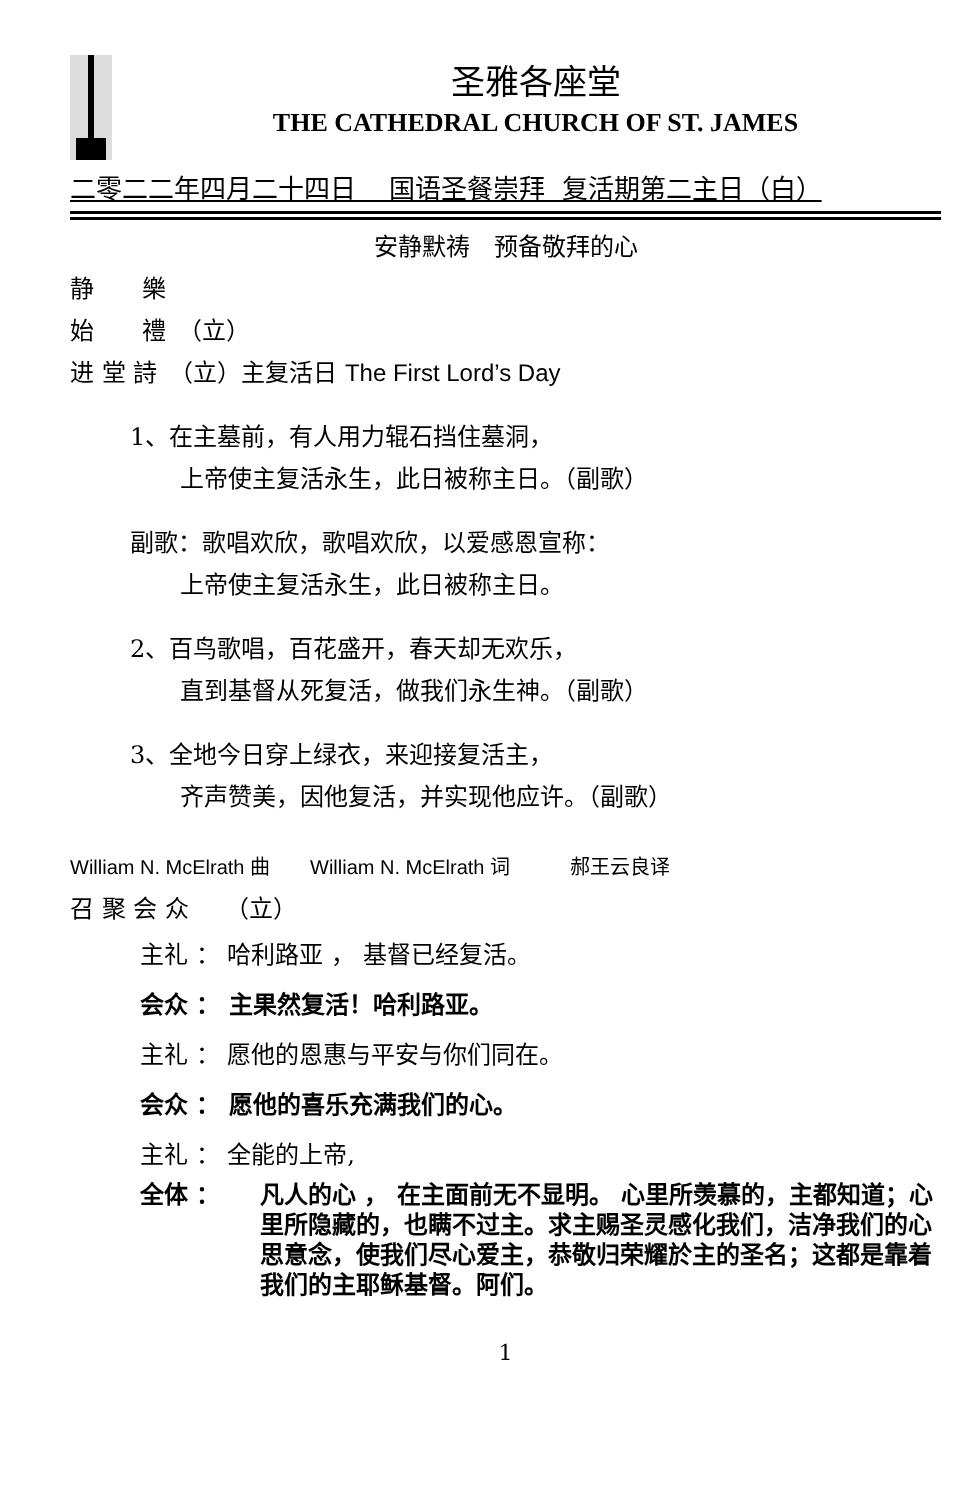圣雅各座堂
THE CATHEDRAL CHURCH OF ST. JAMES
二零二二年四月二十四日 国语圣餐崇拜 复活期第二主日（白）
安静默祷　预备敬拜的心
静　　樂
始　　禮　（立）
进 堂 詩　（立）主复活日 The First Lord’s Day
1、在主墓前，有人用力辊石挡住墓洞，
上帝使主复活永生，此日被称主日。（副歌）
副歌：歌唱欢欣，歌唱欢欣，以爱感恩宣称：
上帝使主复活永生，此日被称主日。
2、百鸟歌唱，百花盛开，春天却无欢乐，
直到基督从死复活，做我们永生神。（副歌）
3、全地今日穿上绿衣，来迎接复活主，
齐声赞美，因他复活，并实现他应许。（副歌）
William N. McElrath 曲　　William N. McElrath 词　　　郝王云良译
召 聚 会 众　　（立）
主礼 ： 哈利路亚 ， 基督已经复活。
会众 ： 主果然复活！哈利路亚。
主礼 ： 愿他的恩惠与平安与你们同在。
会众 ： 愿他的喜乐充满我们的心。
主礼 ： 全能的上帝,
全体 ： 凡人的心 ， 在主面前无不显明。 心里所羡慕的，主都知道；心里所隐藏的，也瞒不过主。求主赐圣灵感化我们，洁净我们的心思意念，使我们尽心爱主，恭敬归荣耀於主的圣名；这都是靠着我们的主耶稣基督。阿们。
1